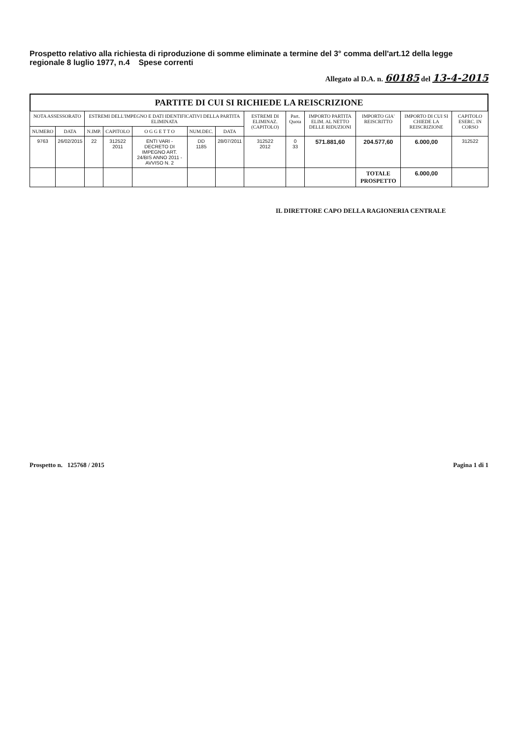Prospetto relativo alla richiesta di riproduzione di somme eliminate a termine del 3° comma dell'art.12 della legge regionale 8 luglio 1977, n.4 Spese correnti
Allegato al D.A. n. 60185 del 13-4-2015
PARTITE DI CUI SI RICHIEDE LA REISCRIZIONE
| NOTA ASSESSORATO | | ESTREMI DELL'IMPEGNO E DATI IDENTIFICATIVI DELLA PARTITA ELIMINATA | | | | | ESTREMI DI ELIMINAZ. (CAPITOLO) | Part. Quota | IMPORTO PARTITA ELIM. AL NETTO DELLE RIDUZIONI | IMPORTO GIA' REISCRITTO | IMPORTO DI CUI SI CHIEDE LA REISCRIZIONE | CAPITOLO ESERC. IN CORSO |
| --- | --- | --- | --- | --- | --- | --- | --- | --- | --- | --- | --- | --- |
| NUMERO | DATA | N.IMP. | CAPITOLO | O G G E T T O | NUM.DEC. | DATA | | | | | | |
| 9763 | 26/02/2015 | 22 | 312522 2011 | ENTI VARI - DECRETO DI IMPEGNO ART. 24/BIS ANNO 2011 - AVVISO N. 2 | DD 1185 | 28/07/2011 | 312522 2012 | 0 33 | 571.881,60 | 204.577,60 | 6.000,00 | 312522 |
| | | | | | | | | | | TOTALE PROSPETTO | 6.000,00 | |
IL DIRETTORE CAPO DELLA RAGIONERIA CENTRALE
Prospetto n. 125768 / 2015 Pagina 1 di 1